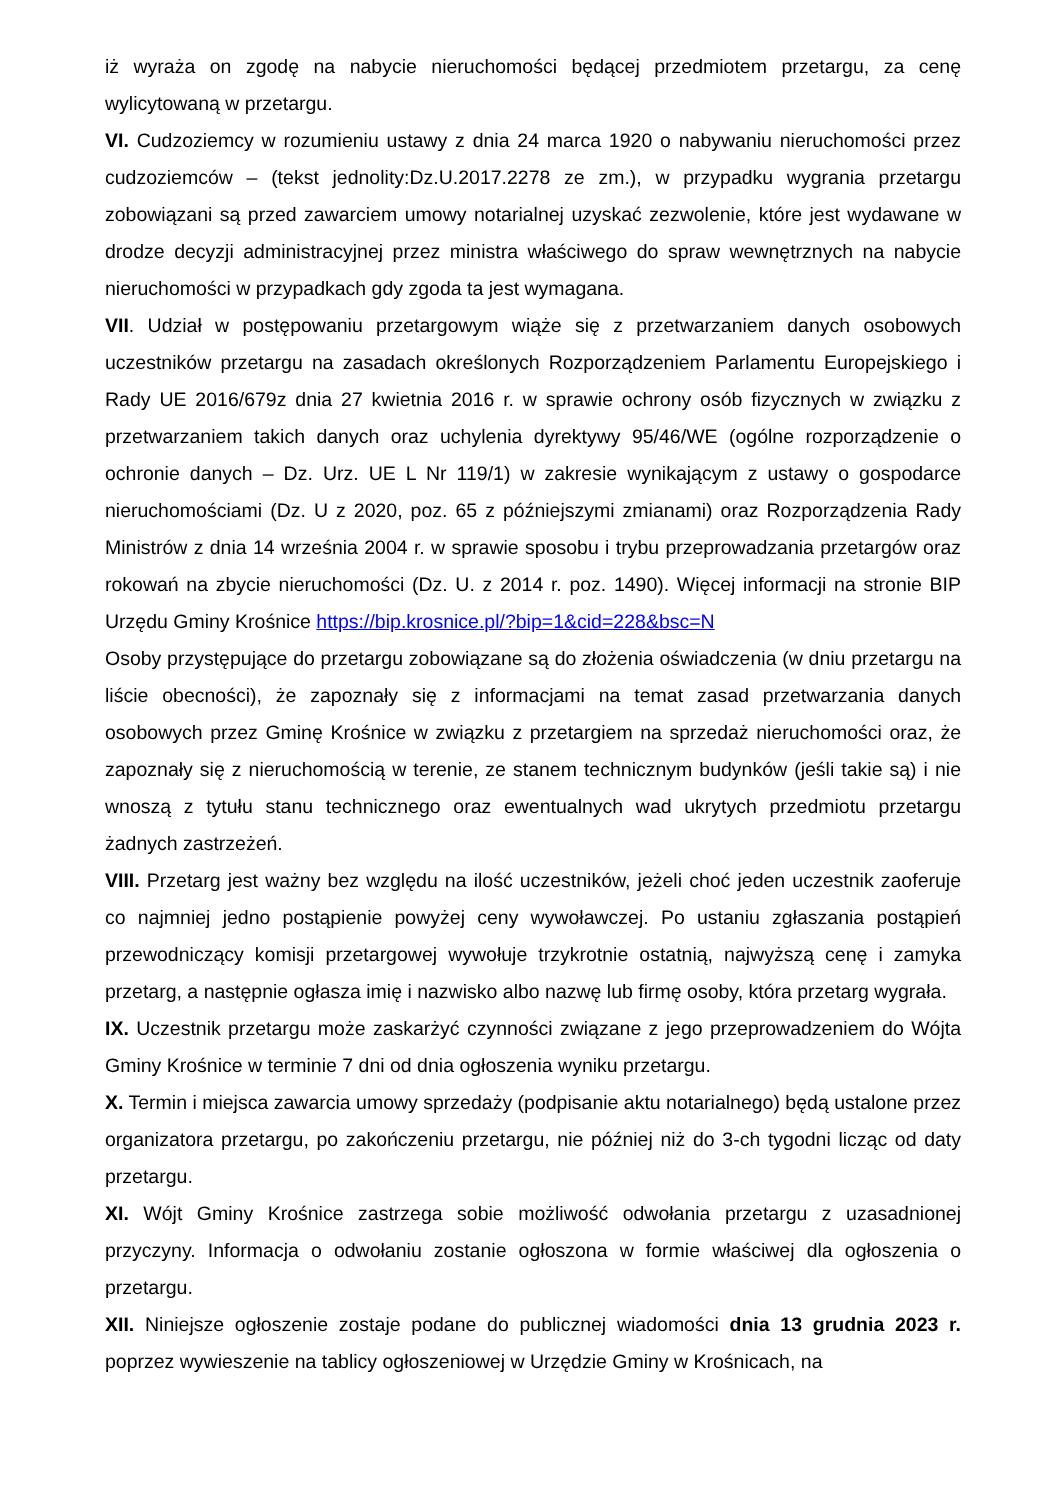iż wyraża on zgodę na nabycie nieruchomości będącej przedmiotem przetargu, za cenę wylicytowaną w przetargu.
VI. Cudzoziemcy w rozumieniu ustawy z dnia 24 marca 1920 o nabywaniu nieruchomości przez cudzoziemców – (tekst jednolity:Dz.U.2017.2278 ze zm.), w przypadku wygrania przetargu zobowiązani są przed zawarciem umowy notarialnej uzyskać zezwolenie, które jest wydawane w drodze decyzji administracyjnej przez ministra właściwego do spraw wewnętrznych na nabycie nieruchomości w przypadkach gdy zgoda ta jest wymagana.
VII. Udział w postępowaniu przetargowym wiąże się z przetwarzaniem danych osobowych uczestników przetargu na zasadach określonych Rozporządzeniem Parlamentu Europejskiego i Rady UE 2016/679z dnia 27 kwietnia 2016 r. w sprawie ochrony osób fizycznych w związku z przetwarzaniem takich danych oraz uchylenia dyrektywy 95/46/WE (ogólne rozporządzenie o ochronie danych – Dz. Urz. UE L Nr 119/1) w zakresie wynikającym z ustawy o gospodarce nieruchomościami (Dz. U z 2020, poz. 65 z późniejszymi zmianami) oraz Rozporządzenia Rady Ministrów z dnia 14 września 2004 r. w sprawie sposobu i trybu przeprowadzania przetargów oraz rokowań na zbycie nieruchomości (Dz. U. z 2014 r. poz. 1490). Więcej informacji na stronie BIP Urzędu Gminy Krośnice https://bip.krosnice.pl/?bip=1&cid=228&bsc=N
Osoby przystępujące do przetargu zobowiązane są do złożenia oświadczenia (w dniu przetargu na liście obecności), że zapoznały się z informacjami na temat zasad przetwarzania danych osobowych przez Gminę Krośnice w związku z przetargiem na sprzedaż nieruchomości oraz, że zapoznały się z nieruchomością w terenie, ze stanem technicznym budynków (jeśli takie są) i nie wnoszą z tytułu stanu technicznego oraz ewentualnych wad ukrytych przedmiotu przetargu żadnych zastrzeżeń.
VIII. Przetarg jest ważny bez względu na ilość uczestników, jeżeli choć jeden uczestnik zaoferuje co najmniej jedno postąpienie powyżej ceny wywoławczej. Po ustaniu zgłaszania postąpień przewodniczący komisji przetargowej wywołuje trzykrotnie ostatnią, najwyższą cenę i zamyka przetarg, a następnie ogłasza imię i nazwisko albo nazwę lub firmę osoby, która przetarg wygrała.
IX. Uczestnik przetargu może zaskarżyć czynności związane z jego przeprowadzeniem do Wójta Gminy Krośnice w terminie 7 dni od dnia ogłoszenia wyniku przetargu.
X. Termin i miejsca zawarcia umowy sprzedaży (podpisanie aktu notarialnego) będą ustalone przez organizatora przetargu, po zakończeniu przetargu, nie później niż do 3-ch tygodni licząc od daty przetargu.
XI. Wójt Gminy Krośnice zastrzega sobie możliwość odwołania przetargu z uzasadnionej przyczyny. Informacja o odwołaniu zostanie ogłoszona w formie właściwej dla ogłoszenia o przetargu.
XII. Niniejsze ogłoszenie zostaje podane do publicznej wiadomości dnia 13 grudnia 2023 r. poprzez wywieszenie na tablicy ogłoszeniowej w Urzędzie Gminy w Krośnicach, na